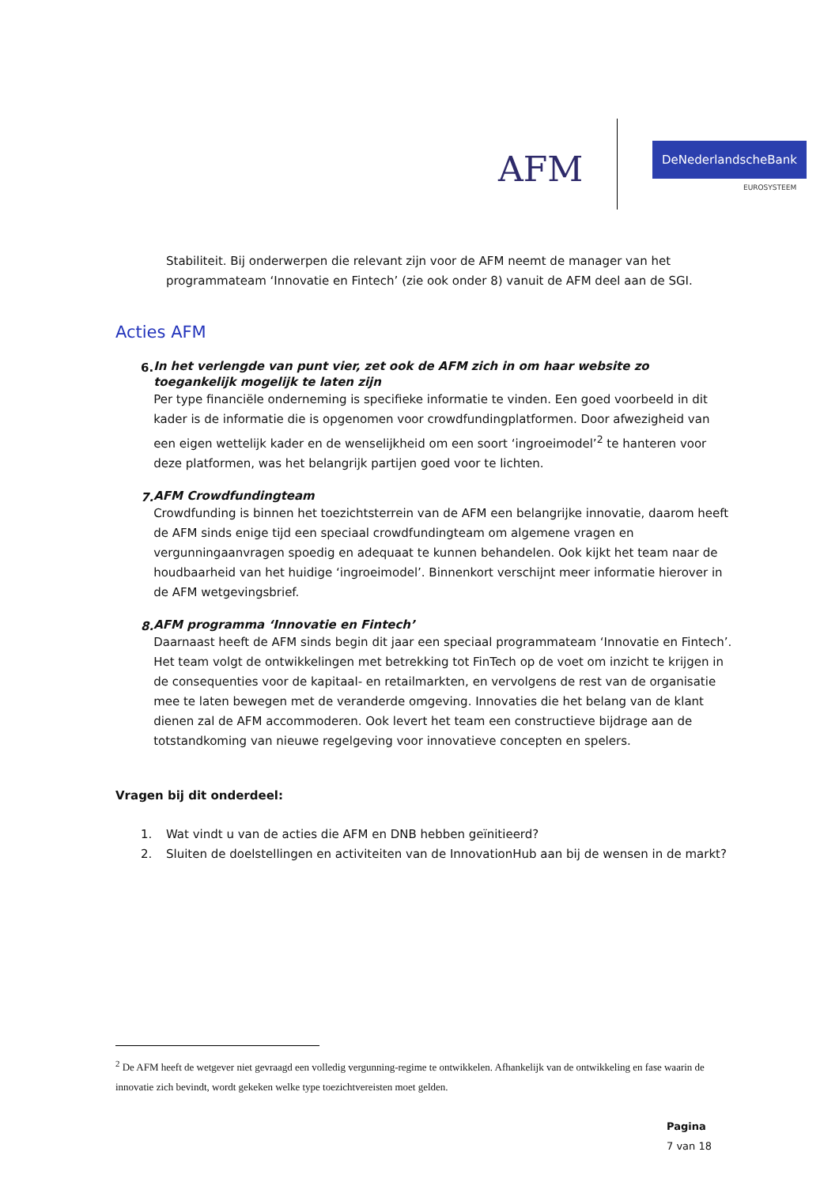AFM
DeNederlandscheBank
EUROSYSTEEM
Stabiliteit. Bij onderwerpen die relevant zijn voor de AFM neemt de manager van het programmateam ‘Innovatie en Fintech’ (zie ook onder 8) vanuit de AFM deel aan de SGI.
Acties AFM
6.
In het verlengde van punt vier, zet ook de AFM zich in om haar website zo toegankelijk mogelijk te laten zijn
Per type financiële onderneming is specifieke informatie te vinden. Een goed voorbeeld in dit kader is de informatie die is opgenomen voor crowdfundingplatformen. Door afwezigheid van een eigen wettelijk kader en de wenselijkheid om een soort ‘ingroeimodel’<sup>2</sup> te hanteren voor deze platformen, was het belangrijk partijen goed voor te lichten.
7.
AFM Crowdfundingteam
Crowdfunding is binnen het toezichtsterrein van de AFM een belangrijke innovatie, daarom heeft de AFM sinds enige tijd een speciaal crowdfundingteam om algemene vragen en vergunningaanvragen spoedig en adequaat te kunnen behandelen. Ook kijkt het team naar de houdbaarheid van het huidige ‘ingroeimodel’. Binnenkort verschijnt meer informatie hierover in de AFM wetgevingsbrief.
8.
AFM programma ‘Innovatie en Fintech’
Daarnaast heeft de AFM sinds begin dit jaar een speciaal programmateam ‘Innovatie en Fintech’. Het team volgt de ontwikkelingen met betrekking tot FinTech op de voet om inzicht te krijgen in de consequenties voor de kapitaal- en retailmarkten, en vervolgens de rest van de organisatie mee te laten bewegen met de veranderde omgeving. Innovaties die het belang van de klant dienen zal de AFM accommoderen. Ook levert het team een constructieve bijdrage aan de totstandkoming van nieuwe regelgeving voor innovatieve concepten en spelers.
Vragen bij dit onderdeel:
1. Wat vindt u van de acties die AFM en DNB hebben geïnitieerd?
2. Sluiten de doelstellingen en activiteiten van de InnovationHub aan bij de wensen in de markt?
<sup>2</sup> De AFM heeft de wetgever niet gevraagd een volledig vergunning-regime te ontwikkelen. Afhankelijk van de ontwikkeling en fase waarin de innovatie zich bevindt, wordt gekeken welke type toezichtvereisten moet gelden.
Pagina
7 van 18